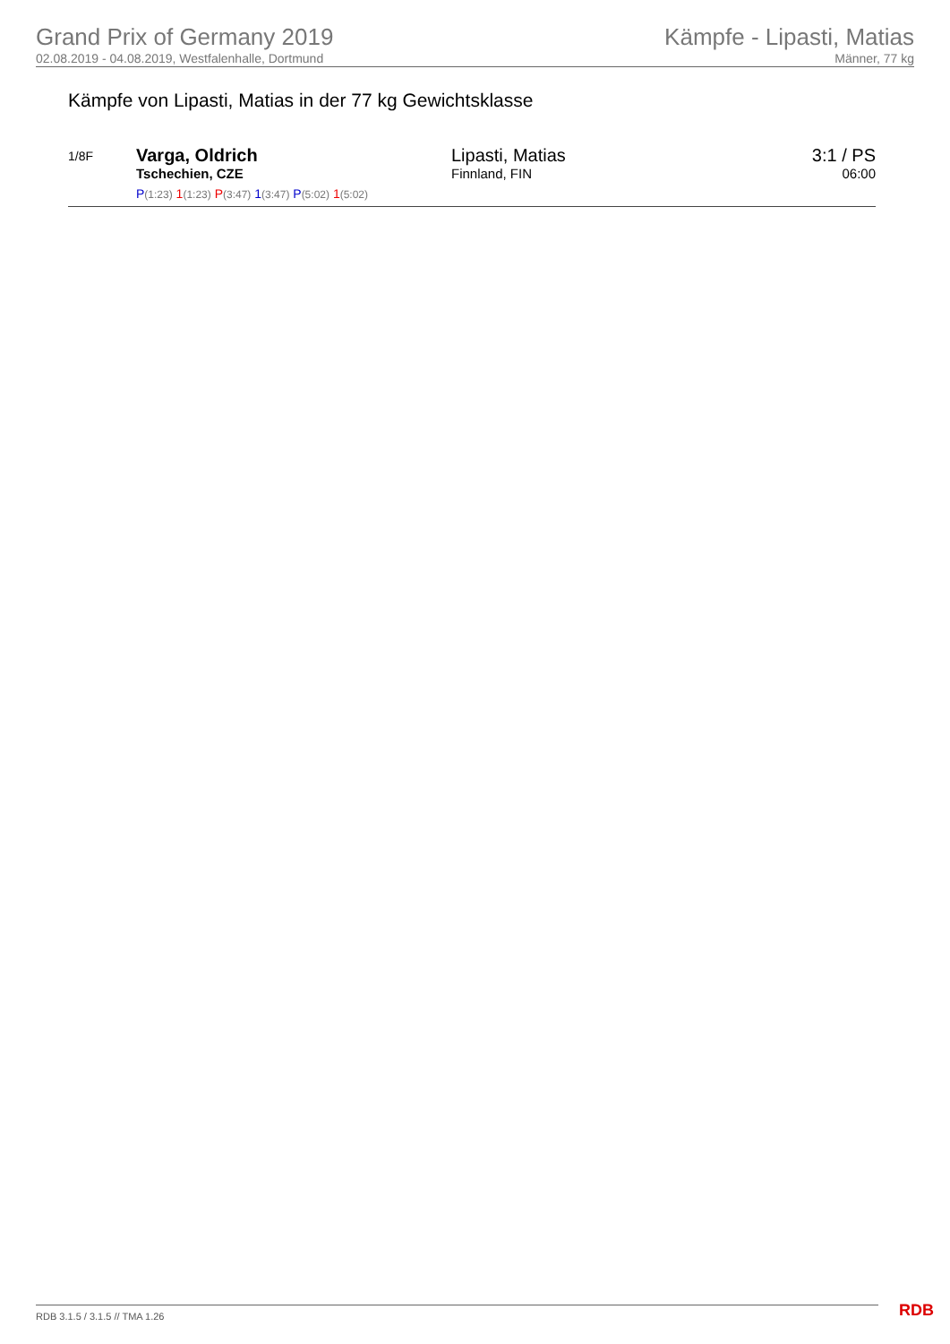Grand Prix of Germany 2019
02.08.2019 - 04.08.2019, Westfalenhalle, Dortmund
Kämpfe - Lipasti, Matias
Männer, 77 kg
Kämpfe von Lipasti, Matias in der 77 kg Gewichtsklasse
| 1/8F | Varga, Oldrich Tschechien, CZE P (1:23) 1 (1:23) P (3:47) 1 (3:47) P (5:02) 1 (5:02) | Lipasti, Matias Finnland, FIN | 3:1 / PS 06:00 |
RDB 3.1.5 / 3.1.5 // TMA 1.26 RDB